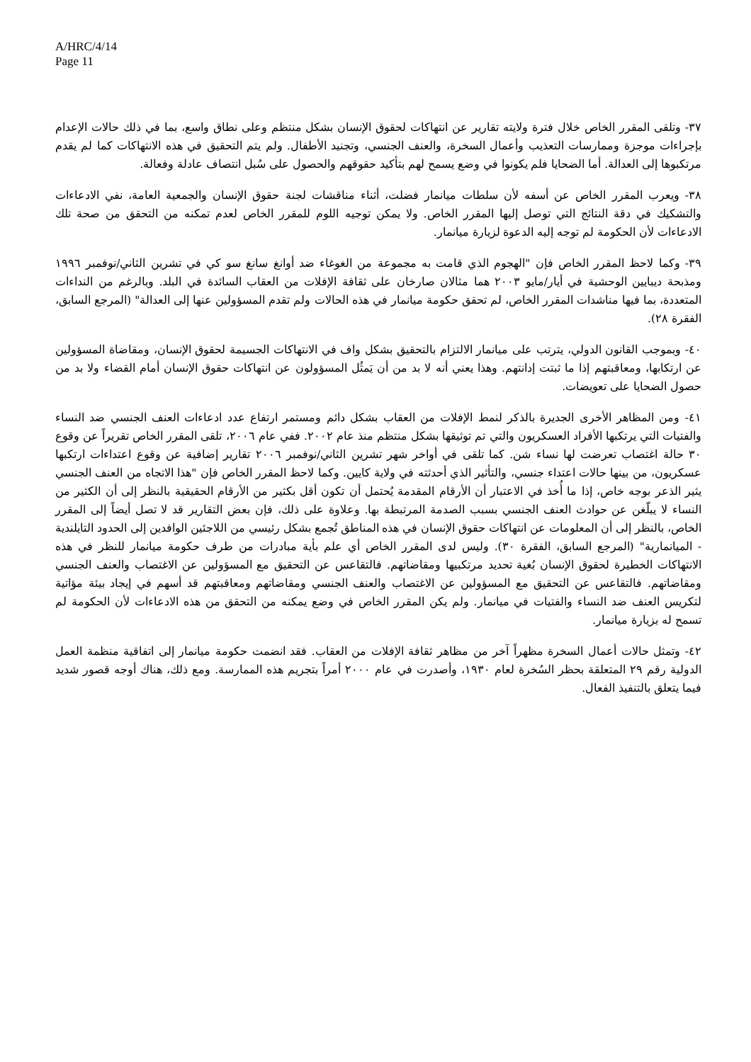A/HRC/4/14
Page 11
٣٧- وتلقى المقرر الخاص خلال فترة ولايته تقارير عن انتهاكات لحقوق الإنسان بشكل منتظم وعلى نطاق واسع، بما في ذلك حالات الإعدام بإجراءات موجزة وممارسات التعذيب وأعمال السخرة، والعنف الجنسي، وتجنيد الأطفال. ولم يتم التحقيق في هذه الانتهاكات كما لم يقدم مرتكبوها إلى العدالة. أما الضحايا فلم يكونوا في وضع يسمح لهم بتأكيد حقوقهم والحصول على سُبل انتصاف عادلة وفعالة.
٣٨- ويعرب المقرر الخاص عن أسفه لأن سلطات ميانمار فضلت، أثناء مناقشات لجنة حقوق الإنسان والجمعية العامة، نفي الادعاءات والتشكيك في دقة النتائج التي توصل إليها المقرر الخاص. ولا يمكن توجيه اللوم للمقرر الخاص لعدم تمكنه من التحقق من صحة تلك الادعاءات لأن الحكومة لم توجه إليه الدعوة لزيارة ميانمار.
٣٩- وكما لاحظ المقرر الخاص فإن "الهجوم الذي قامت به مجموعة من الغوغاء ضد أوانغ سانغ سو كي في تشرين الثاني/نوفمبر ١٩٩٦ ومذبحة ديبايين الوحشية في أيار/مايو ٢٠٠٣ هما مثالان صارخان على ثقافة الإفلات من العقاب السائدة في البلد. وبالرغم من النداءات المتعددة، بما فيها مناشدات المقرر الخاص، لم تحقق حكومة ميانمار في هذه الحالات ولم تقدم المسؤولين عنها إلى العدالة" (المرجع السابق، الفقرة ٢٨).
٤٠- وبموجب القانون الدولي، يترتب على ميانمار الالتزام بالتحقيق بشكل واف في الانتهاكات الجسيمة لحقوق الإنسان، ومقاضاة المسؤولين عن ارتكابها، ومعاقبتهم إذا ما ثبتت إدانتهم. وهذا يعني أنه لا بد من أن يَمثُل المسؤولون عن انتهاكات حقوق الإنسان أمام القضاء ولا بد من حصول الضحايا على تعويضات.
٤١- ومن المظاهر الأخرى الجديرة بالذكر لنمط الإفلات من العقاب بشكل دائم ومستمر ارتفاع عدد ادعاءات العنف الجنسي ضد النساء والفتيات التي يرتكبها الأفراد العسكريون والتي تم توثيقها بشكل منتظم منذ عام ٢٠٠٢. ففي عام ٢٠٠٦، تلقى المقرر الخاص تقريراً عن وقوع ٣٠ حالة اغتصاب تعرضت لها نساء شن. كما تلقى في أواخر شهر تشرين الثاني/نوفمبر ٢٠٠٦ تقارير إضافية عن وقوع اعتداءات ارتكبها عسكريون، من بينها حالات اعتداء جنسي، والتأثير الذي أحدثته في ولاية كايين. وكما لاحظ المقرر الخاص فإن "هذا الاتجاه من العنف الجنسي يثير الذعر بوجه خاص، إذا ما أُخذ في الاعتبار أن الأرقام المقدمة يُحتمل أن تكون أقل بكثير من الأرقام الحقيقية بالنظر إلى أن الكثير من النساء لا يبلّغن عن حوادث العنف الجنسي بسبب الصدمة المرتبطة بها. وعلاوة على ذلك، فإن بعض التقارير قد لا تصل أيضاً إلى المقرر الخاص، بالنظر إلى أن المعلومات عن انتهاكات حقوق الإنسان في هذه المناطق تُجمع بشكل رئيسي من اللاجئين الوافدين إلى الحدود التايلندية - الميانمارية" (المرجع السابق، الفقرة ٣٠). وليس لدى المقرر الخاص أي علم بأية مبادرات من طرف حكومة ميانمار للنظر في هذه الانتهاكات الخطيرة لحقوق الإنسان بُغية تحديد مرتكبيها ومقاضاتهم. فالتقاعس عن التحقيق مع المسؤولين عن الاغتصاب والعنف الجنسي ومقاضاتهم. فالتقاعس عن التحقيق مع المسؤولين عن الاغتصاب والعنف الجنسي ومقاضاتهم ومعاقبتهم قد أسهم في إيجاد بيئة مؤاتية لتكريس العنف ضد النساء والفتيات في ميانمار. ولم يكن المقرر الخاص في وضع يمكنه من التحقق من هذه الادعاءات لأن الحكومة لم تسمح له بزيارة ميانمار.
٤٢- وتمثل حالات أعمال السخرة مظهراً آخر من مظاهر ثقافة الإفلات من العقاب. فقد انضمت حكومة ميانمار إلى اتفاقية منظمة العمل الدولية رقم ٢٩ المتعلقة بحظر السُخرة لعام ١٩٣٠، وأصدرت في عام ٢٠٠٠ أمراً بتجريم هذه الممارسة. ومع ذلك، هناك أوجه قصور شديد فيما يتعلق بالتنفيذ الفعال.